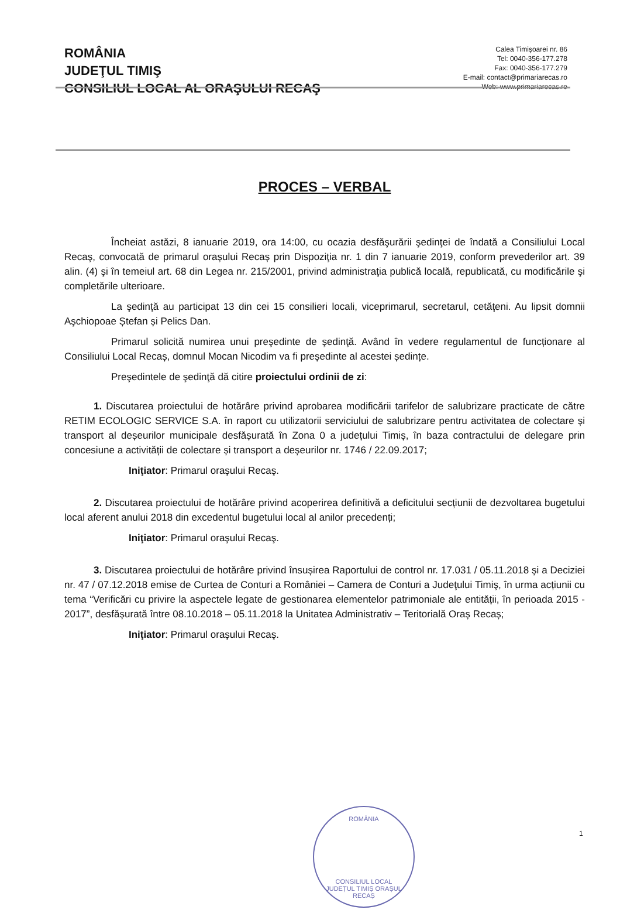ROMÂNIA
JUDEŢUL TIMIŞ
CONSILIUL LOCAL AL ORAŞULUI RECAŞ
Calea Timişoarei nr. 86
Tel: 0040-356-177.278
Fax: 0040-356-177.279
E-mail: contact@primariarecas.ro
Web: www.primariarecas.ro
PROCES – VERBAL
Încheiat astăzi, 8 ianuarie 2019, ora 14:00, cu ocazia desfăşurării şedinţei de îndată a Consiliului Local Recaş, convocată de primarul orașului Recaș prin Dispoziţia nr. 1 din 7 ianuarie 2019, conform prevederilor art. 39 alin. (4) şi în temeiul art. 68 din Legea nr. 215/2001, privind administraţia publică locală, republicată, cu modificările şi completările ulterioare.
La şedinţă au participat 13 din cei 15 consilieri locali, viceprimarul, secretarul, cetăţeni. Au lipsit domnii Aşchiopoae Ștefan și Pelics Dan.
Primarul solicită numirea unui preşedinte de şedinţă. Având în vedere regulamentul de funcționare al Consiliului Local Recaș, domnul Mocan Nicodim va fi președinte al acestei ședințe.
Preşedintele de şedinţă dă citire proiectului ordinii de zi:
1. Discutarea proiectului de hotărâre privind aprobarea modificării tarifelor de salubrizare practicate de către RETIM ECOLOGIC SERVICE S.A. în raport cu utilizatorii serviciului de salubrizare pentru activitatea de colectare și transport al deșeurilor municipale desfășurată în Zona 0 a județului Timiș, în baza contractului de delegare prin concesiune a activității de colectare și transport a deșeurilor nr. 1746 / 22.09.2017;
Iniţiator: Primarul oraşului Recaş.
2. Discutarea proiectului de hotărâre privind acoperirea definitivă a deficitului secțiunii de dezvoltarea bugetului local aferent anului 2018 din excedentul bugetului local al anilor precedenți;
Iniţiator: Primarul oraşului Recaş.
3. Discutarea proiectului de hotărâre privind însușirea Raportului de control nr. 17.031 / 05.11.2018 și a Deciziei nr. 47 / 07.12.2018 emise de Curtea de Conturi a României – Camera de Conturi a Judeţului Timiş, în urma acțiunii cu tema “Verificări cu privire la aspectele legate de gestionarea elementelor patrimoniale ale entității, în perioada 2015 - 2017”, desfășurată între 08.10.2018 – 05.11.2018 la Unitatea Administrativ – Teritorială Oraș Recaș;
Iniţiator: Primarul oraşului Recaş.
ROMÂNIA
CONSILIUL LOCAL
JUDEȚUL TIMIȘ ORAȘUL RECAȘ
1